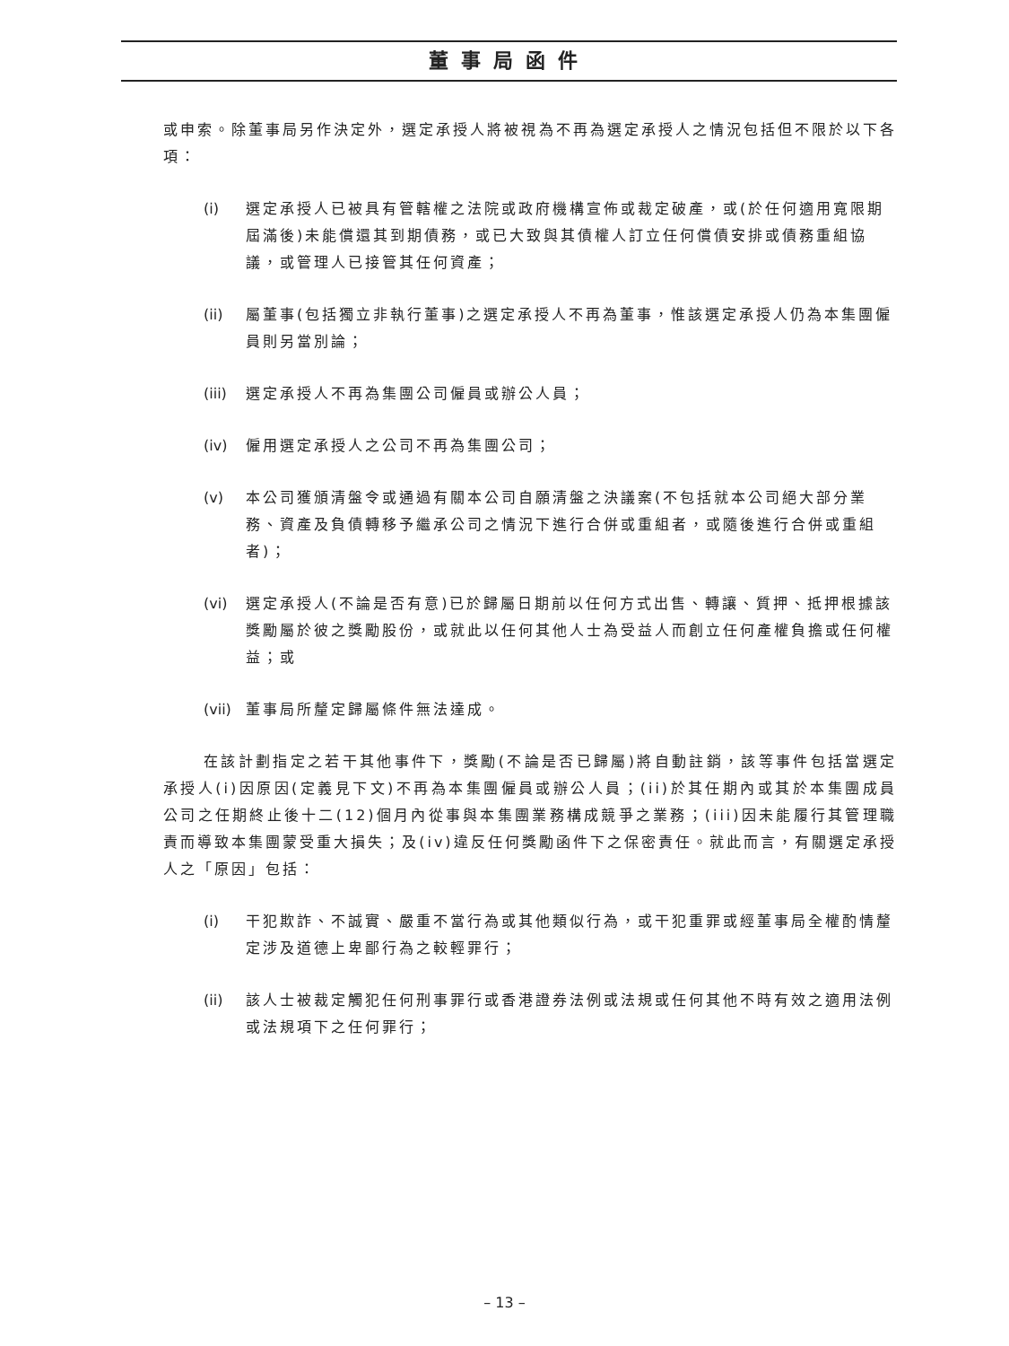董事局函件
或申索。除董事局另作決定外，選定承授人將被視為不再為選定承授人之情況包括但不限於以下各項：
(i) 選定承授人已被具有管轄權之法院或政府機構宣佈或裁定破產，或(於任何適用寬限期屆滿後)未能償還其到期債務，或已大致與其債權人訂立任何償債安排或債務重組協議，或管理人已接管其任何資產；
(ii) 屬董事(包括獨立非執行董事)之選定承授人不再為董事，惟該選定承授人仍為本集團僱員則另當別論；
(iii) 選定承授人不再為集團公司僱員或辦公人員；
(iv) 僱用選定承授人之公司不再為集團公司；
(v) 本公司獲頒清盤令或通過有關本公司自願清盤之決議案(不包括就本公司絕大部分業務、資產及負債轉移予繼承公司之情況下進行合併或重組者，或隨後進行合併或重組者)；
(vi) 選定承授人(不論是否有意)已於歸屬日期前以任何方式出售、轉讓、質押、抵押根據該獎勵屬於彼之獎勵股份，或就此以任何其他人士為受益人而創立任何產權負擔或任何權益；或
(vii) 董事局所釐定歸屬條件無法達成。
在該計劃指定之若干其他事件下，獎勵(不論是否已歸屬)將自動註銷，該等事件包括當選定承授人(i)因原因(定義見下文)不再為本集團僱員或辦公人員；(ii)於其任期內或其於本集團成員公司之任期終止後十二(12)個月內從事與本集團業務構成競爭之業務；(iii)因未能履行其管理職責而導致本集團蒙受重大損失；及(iv)違反任何獎勵函件下之保密責任。就此而言，有關選定承授人之「原因」包括：
(i) 干犯欺詐、不誠實、嚴重不當行為或其他類似行為，或干犯重罪或經董事局全權酌情釐定涉及道德上卑鄙行為之較輕罪行；
(ii) 該人士被裁定觸犯任何刑事罪行或香港證券法例或法規或任何其他不時有效之適用法例或法規項下之任何罪行；
– 13 –